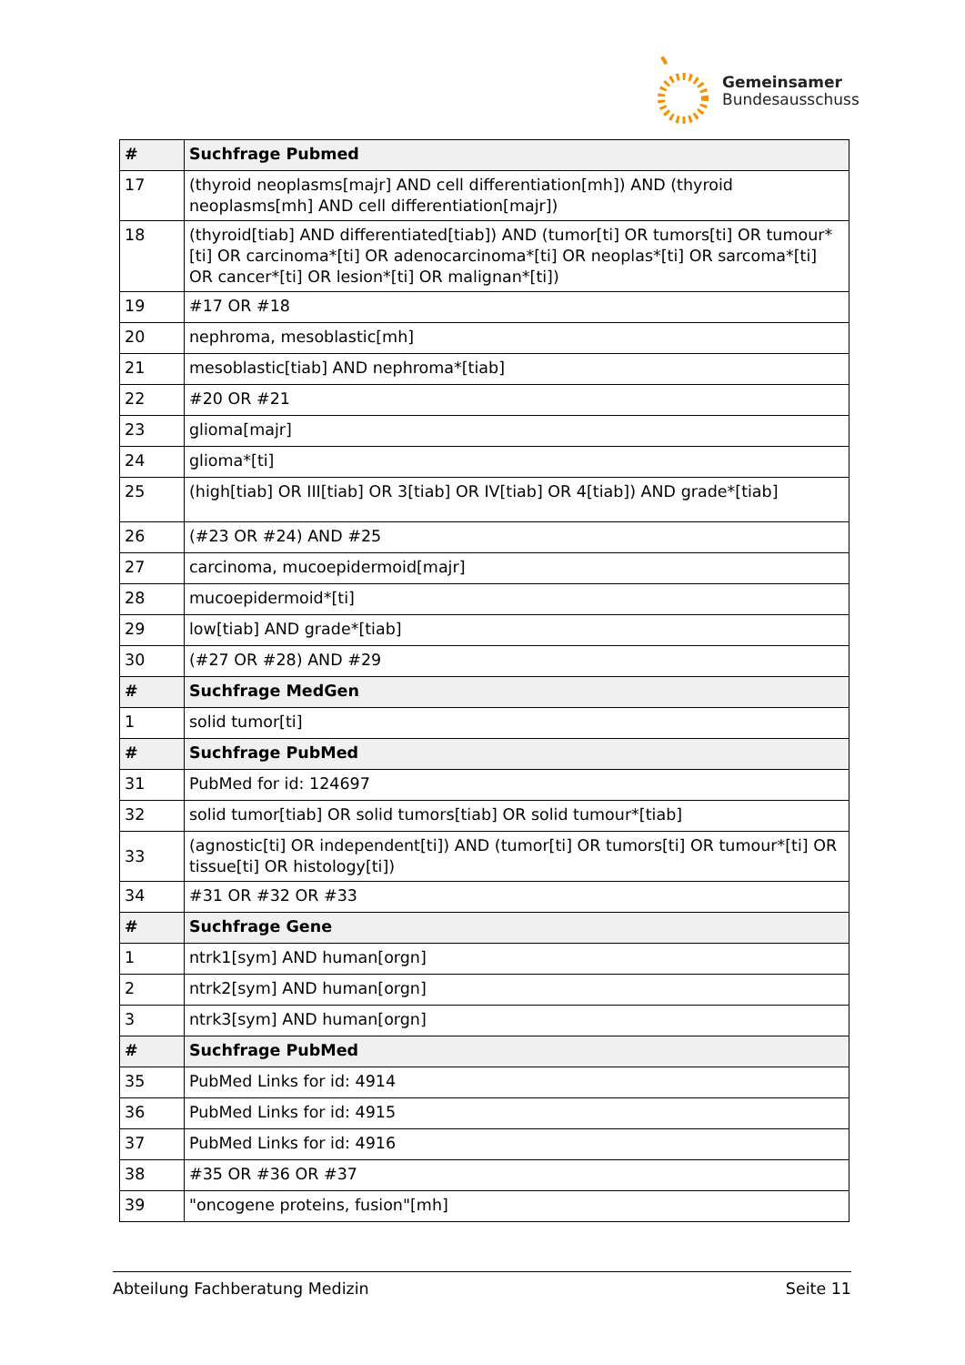Gemeinsamer
Bundesausschuss
| # | Suchfrage Pubmed |
| --- | --- |
| 17 | (thyroid neoplasms[majr] AND cell differentiation[mh]) AND (thyroid neoplasms[mh] AND cell differentiation[majr]) |
| 18 | (thyroid[tiab] AND differentiated[tiab]) AND (tumor[ti] OR tumors[ti] OR tumour*[ti] OR carcinoma*[ti] OR adenocarcinoma*[ti] OR neoplas*[ti] OR sarcoma*[ti] OR cancer*[ti] OR lesion*[ti] OR malignan*[ti]) |
| 19 | #17 OR #18 |
| 20 | nephroma, mesoblastic[mh] |
| 21 | mesoblastic[tiab] AND nephroma*[tiab] |
| 22 | #20 OR #21 |
| 23 | glioma[majr] |
| 24 | glioma*[ti] |
| 25 | (high[tiab] OR III[tiab] OR 3[tiab] OR IV[tiab] OR 4[tiab]) AND grade*[tiab] |
| 26 | (#23 OR #24) AND #25 |
| 27 | carcinoma, mucoepidermoid[majr] |
| 28 | mucoepidermoid*[ti] |
| 29 | low[tiab] AND grade*[tiab] |
| 30 | (#27 OR #28) AND #29 |
| # | Suchfrage MedGen |
| 1 | solid tumor[ti] |
| # | Suchfrage PubMed |
| 31 | PubMed for id: 124697 |
| 32 | solid tumor[tiab] OR solid tumors[tiab] OR solid tumour*[tiab] |
| 33 | (agnostic[ti] OR independent[ti]) AND (tumor[ti] OR tumors[ti] OR tumour*[ti] OR tissue[ti] OR histology[ti]) |
| 34 | #31 OR #32 OR #33 |
| # | Suchfrage Gene |
| 1 | ntrk1[sym] AND human[orgn] |
| 2 | ntrk2[sym] AND human[orgn] |
| 3 | ntrk3[sym] AND human[orgn] |
| # | Suchfrage PubMed |
| 35 | PubMed Links for id: 4914 |
| 36 | PubMed Links for id: 4915 |
| 37 | PubMed Links for id: 4916 |
| 38 | #35 OR #36 OR #37 |
| 39 | "oncogene proteins, fusion"[mh] |
Abteilung Fachberatung Medizin Seite 11